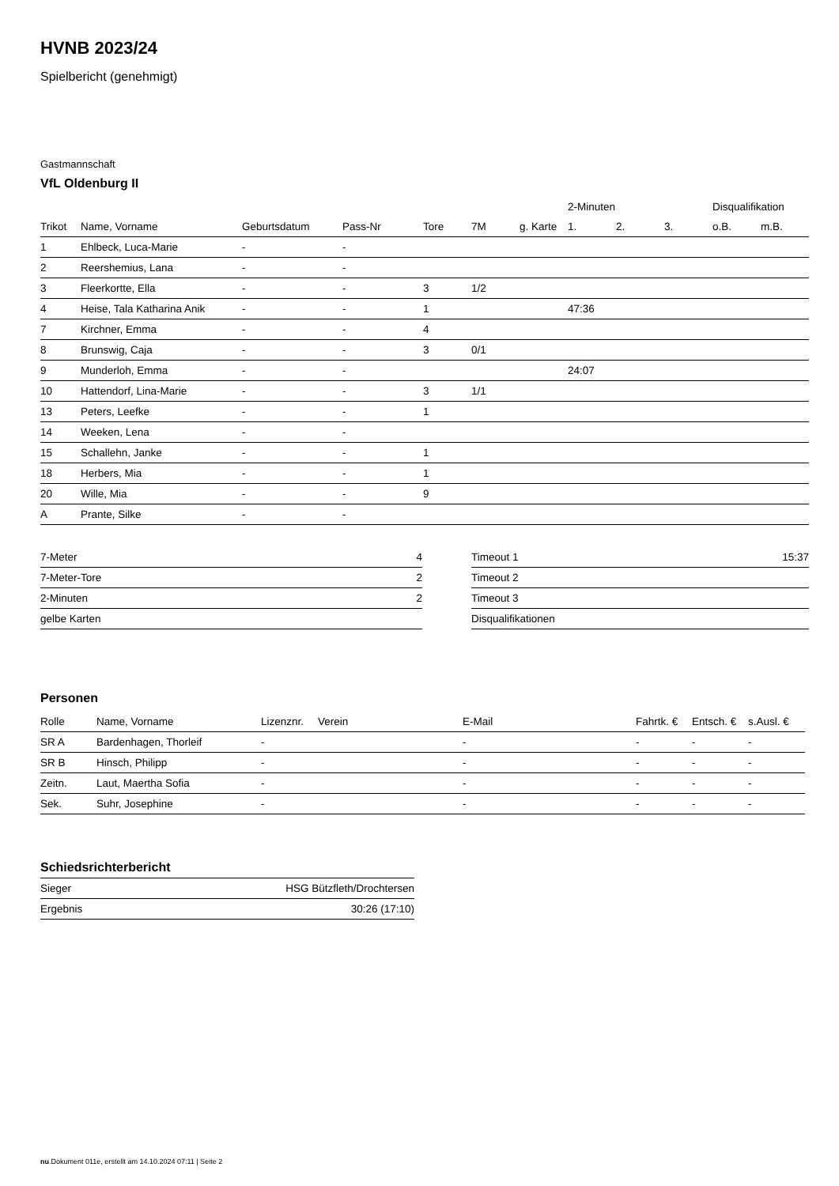HVNB 2023/24
Spielbericht (genehmigt)
Gastmannschaft
VfL Oldenburg II
| | | | | | | | 2-Minuten | | | Disqualifikation | |
| --- | --- | --- | --- | --- | --- | --- | --- | --- | --- | --- | --- |
| Trikot | Name, Vorname | Geburtsdatum | Pass-Nr | Tore | 7M | g. Karte | 1. | 2. | 3. | o.B. | m.B. |
| 1 | Ehlbeck, Luca-Marie | - | - | | | | | | | | |
| 2 | Reershemius, Lana | - | - | | | | | | | | |
| 3 | Fleerkortte, Ella | - | - | 3 | 1/2 | | | | | | |
| 4 | Heise, Tala Katharina Anik | - | - | 1 | | | 47:36 | | | | |
| 7 | Kirchner, Emma | - | - | 4 | | | | | | | |
| 8 | Brunswig, Caja | - | - | 3 | 0/1 | | | | | | |
| 9 | Munderloh, Emma | - | - | | | | 24:07 | | | | |
| 10 | Hattendorf, Lina-Marie | - | - | 3 | 1/1 | | | | | | |
| 13 | Peters, Leefke | - | - | 1 | | | | | | | |
| 14 | Weeken, Lena | - | - | | | | | | | | |
| 15 | Schallehn, Janke | - | - | 1 | | | | | | | |
| 18 | Herbers, Mia | - | - | 1 | | | | | | | |
| 20 | Wille, Mia | - | - | 9 | | | | | | | |
| A | Prante, Silke | - | - | | | | | | | | |
| 7-Meter | 4 |
| 7-Meter-Tore | 2 |
| 2-Minuten | 2 |
| gelbe Karten | |
| Timeout 1 | 15:37 |
| Timeout 2 | |
| Timeout 3 | |
| Disqualifikationen | |
Personen
| Rolle | Name, Vorname | Lizenznr. | Verein | E-Mail | Fahrtk. € | Entsch. € | s.Ausl. € |
| --- | --- | --- | --- | --- | --- | --- | --- |
| SR A | Bardenhagen, Thorleif | - | | - | - | - | - |
| SR B | Hinsch, Philipp | - | | - | - | - | - |
| Zeitn. | Laut, Maertha Sofia | - | | - | - | - | - |
| Sek. | Suhr, Josephine | - | | - | - | - | - |
Schiedsrichterbericht
| Sieger | HSG Bützfleth/Drochtersen |
| Ergebnis | 30:26 (17:10) |
nu.Dokument 011e, erstellt am 14.10.2024 07:11 | Seite 2